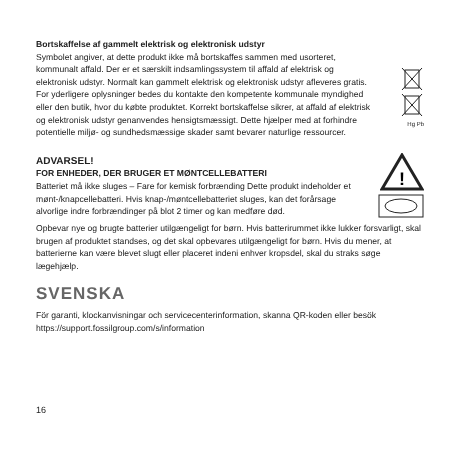Bortskaffelse af gammelt elektrisk og elektronisk udstyr
Symbolet angiver, at dette produkt ikke må bortskaffes sammen med usorteret, kommunalt affald. Der er et særskilt indsamlingssystem til affald af elektrisk og elektronisk udstyr. Normalt kan gammelt elektrisk og elektronisk udstyr afleveres gratis. For yderligere oplysninger bedes du kontakte den kompetente kommunale myndighed eller den butik, hvor du købte produktet. Korrekt bortskaffelse sikrer, at affald af elektrisk og elektronisk udstyr genanvendes hensigtsmæssigt. Dette hjælper med at forhindre potentielle miljø- og sundhedsmæssige skader samt bevarer naturlige ressourcer.
Hg Pb
ADVARSEL!
FOR ENHEDER, DER BRUGER ET MØNTCELLEBATTERI
Batteriet må ikke sluges – Fare for kemisk forbrænding Dette produkt indeholder et mønt-/knapcellebatteri. Hvis knap-/møntcellebatteriet sluges, kan det forårsage alvorlige indre forbrændinger på blot 2 timer og kan medføre død.
!
Opbevar nye og brugte batterier utilgængeligt for børn. Hvis batterirummet ikke lukker forsvarligt, skal brugen af produktet standses, og det skal opbevares utilgængeligt for børn. Hvis du mener, at batterierne kan være blevet slugt eller placeret indeni enhver kropsdel, skal du straks søge lægehjælp.
SVENSKA
För garanti, klockanvisningar och servicecenterinformation, skanna QR-koden eller besök https://support.fossilgroup.com/s/information
16